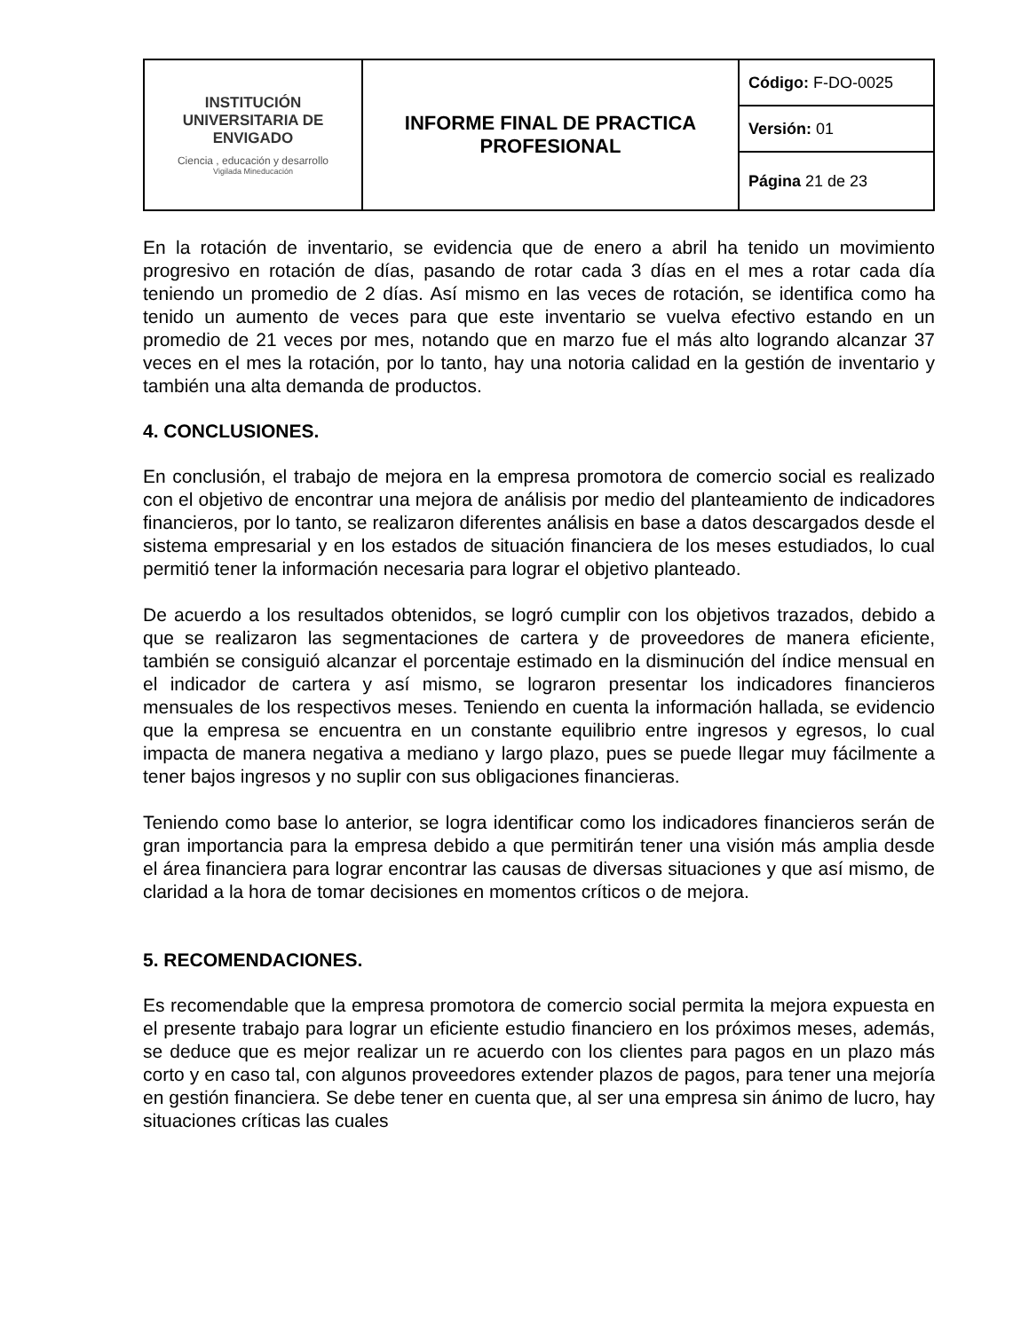| INSTITUCIÓN UNIVERSITARIA DE ENVIGADO Ciencia , educación y desarrollo Vigilada Mineducación | INFORME FINAL DE PRACTICA PROFESIONAL | Código: F-DO-0025 |
| | | Versión: 01 |
| | | Página 21 de 23 |
En la rotación de inventario, se evidencia que de enero a abril ha tenido un movimiento progresivo en rotación de días, pasando de rotar cada 3 días en el mes a rotar cada día teniendo un promedio de 2 días. Así mismo en las veces de rotación, se identifica como ha tenido un aumento de veces para que este inventario se vuelva efectivo estando en un promedio de 21 veces por mes, notando que en marzo fue el más alto logrando alcanzar 37 veces en el mes la rotación, por lo tanto, hay una notoria calidad en la gestión de inventario y también una alta demanda de productos.
4. CONCLUSIONES.
En conclusión, el trabajo de mejora en la empresa promotora de comercio social es realizado con el objetivo de encontrar una mejora de análisis por medio del planteamiento de indicadores financieros, por lo tanto, se realizaron diferentes análisis en base a datos descargados desde el sistema empresarial y en los estados de situación financiera de los meses estudiados, lo cual permitió tener la información necesaria para lograr el objetivo planteado.
De acuerdo a los resultados obtenidos, se logró cumplir con los objetivos trazados, debido a que se realizaron las segmentaciones de cartera y de proveedores de manera eficiente, también se consiguió alcanzar el porcentaje estimado en la disminución del índice mensual en el indicador de cartera y así mismo, se lograron presentar los indicadores financieros mensuales de los respectivos meses. Teniendo en cuenta la información hallada, se evidencio que la empresa se encuentra en un constante equilibrio entre ingresos y egresos, lo cual impacta de manera negativa a mediano y largo plazo, pues se puede llegar muy fácilmente a tener bajos ingresos y no suplir con sus obligaciones financieras.
Teniendo como base lo anterior, se logra identificar como los indicadores financieros serán de gran importancia para la empresa debido a que permitirán tener una visión más amplia desde el área financiera para lograr encontrar las causas de diversas situaciones y que así mismo, de claridad a la hora de tomar decisiones en momentos críticos o de mejora.
5. RECOMENDACIONES.
Es recomendable que la empresa promotora de comercio social permita la mejora expuesta en el presente trabajo para lograr un eficiente estudio financiero en los próximos meses, además, se deduce que es mejor realizar un re acuerdo con los clientes para pagos en un plazo más corto y en caso tal, con algunos proveedores extender plazos de pagos, para tener una mejoría en gestión financiera. Se debe tener en cuenta que, al ser una empresa sin ánimo de lucro, hay situaciones críticas las cuales